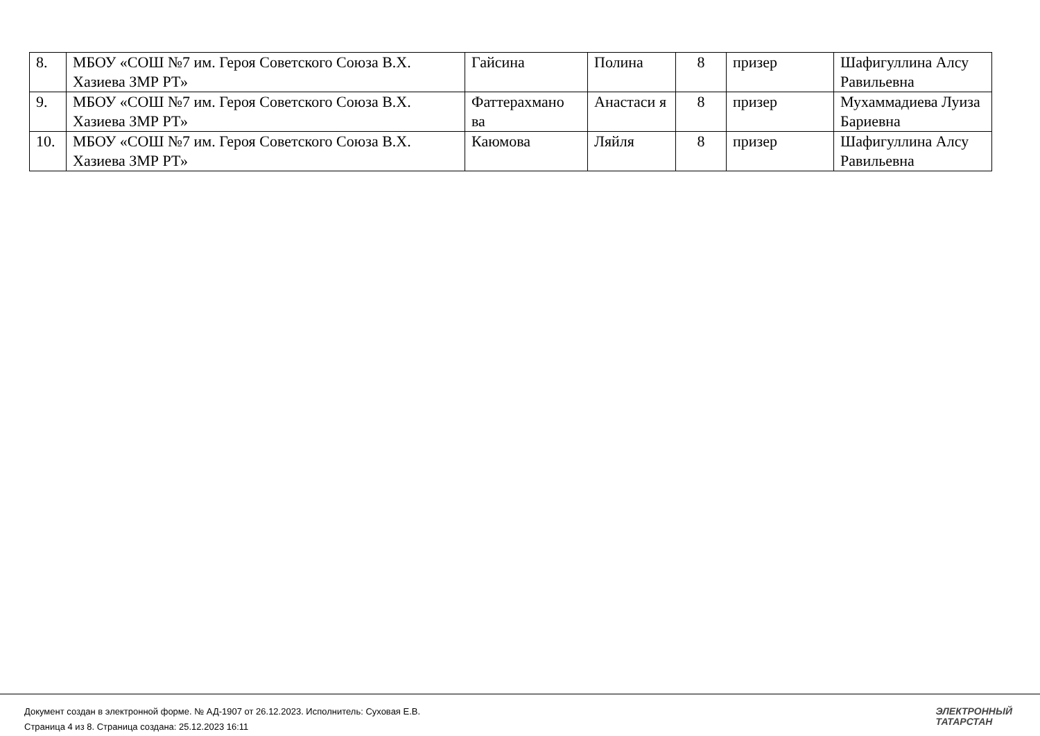| 8. | МБОУ «СОШ №7 им. Героя Советского Союза В.Х. Хазиева ЗМР РТ» | Гайсина | Полина | 8 | призер | Шафигуллина Алсу Равильевна |
| 9. | МБОУ «СОШ №7 им. Героя Советского Союза В.Х. Хазиева ЗМР РТ» | Фаттерахмано ва | Анастаси я | 8 | призер | Мухаммадиева Луиза Бариевна |
| 10. | МБОУ «СОШ №7 им. Героя Советского Союза В.Х. Хазиева ЗМР РТ» | Каюмова | Ляйля | 8 | призер | Шафигуллина Алсу Равильевна |
Документ создан в электронной форме. № АД-1907 от 26.12.2023. Исполнитель: Суховая Е.В.
Страница 4 из 8. Страница создана: 25.12.2023 16:11
ЭЛЕКТРОННЫЙ
ТАТАРСТАН